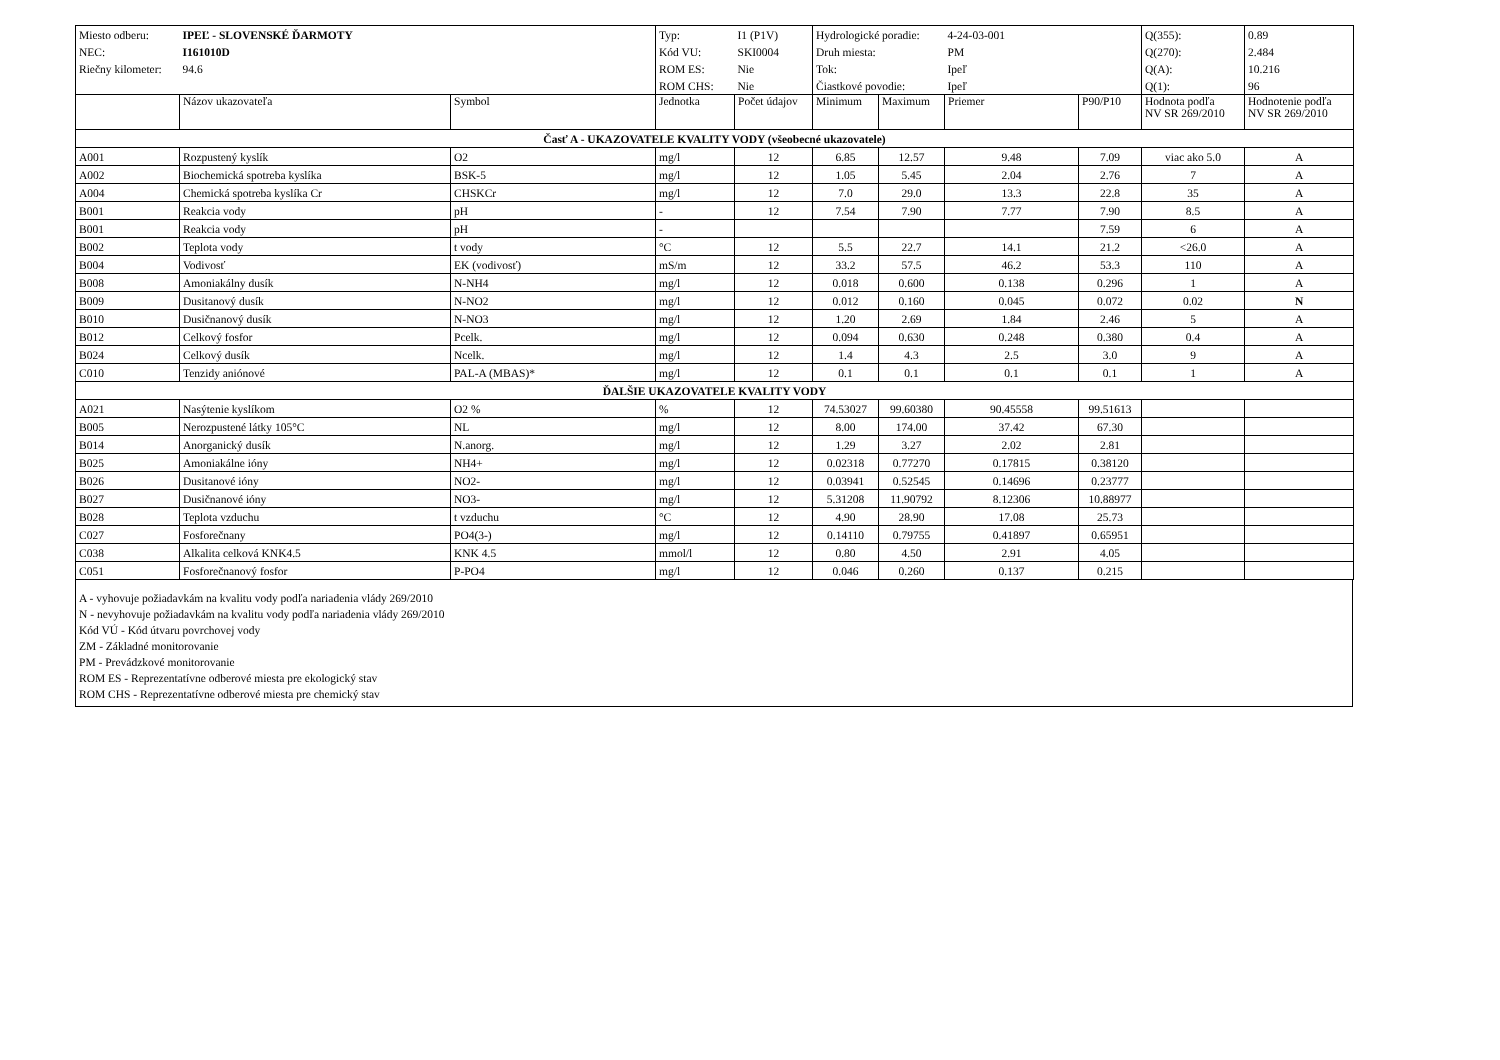| Miesto odberu: | IPEĽ - SLOVENSKÉ ĎARMOTY | | Typ: | I1 (P1V) | Hydrologické poradie: | | 4-24-03-001 | | Q(355): | 0.89 |
| NEC: | I161010D | | Kód VU: | SKI0004 | Druh miesta: | | PM | | Q(270): | 2.484 |
| Riečny kilometer: | 94.6 | | ROM ES: | Nie | Tok: | | Ipeľ | | Q(A): | 10.216 |
| | | | ROM CHS: | Nie | Čiastkové povodie: | | Ipeľ | | Q(1): | 96 |
| | Názov ukazovateľa | Symbol | Jednotka | Počet údajov | Minimum | Maximum | Priemer | P90/P10 | Hodnota podľa NV SR 269/2010 | Hodnotenie podľa NV SR 269/2010 |
| Časť A - UKAZOVATELE KVALITY VODY (všeobecné ukazovatele) | | | | | | | | | | |
| A001 | Rozpustený kyslík | O2 | mg/l | 12 | 6.85 | 12.57 | 9.48 | 7.09 | viac ako 5.0 | A |
| A002 | Biochemická spotreba kyslíka | BSK-5 | mg/l | 12 | 1.05 | 5.45 | 2.04 | 2.76 | 7 | A |
| A004 | Chemická spotreba kyslíka Cr | CHSKCr | mg/l | 12 | 7.0 | 29.0 | 13.3 | 22.8 | 35 | A |
| B001 | Reakcia vody | pH | - | 12 | 7.54 | 7.90 | 7.77 | 7.90 | 8.5 | A |
| B001 | Reakcia vody | pH | - | | | | | 7.59 | 6 | A |
| B002 | Teplota vody | t vody | °C | 12 | 5.5 | 22.7 | 14.1 | 21.2 | <26.0 | A |
| B004 | Vodivosť | EK (vodivosť) | mS/m | 12 | 33.2 | 57.5 | 46.2 | 53.3 | 110 | A |
| B008 | Amoniakálny dusík | N-NH4 | mg/l | 12 | 0.018 | 0.600 | 0.138 | 0.296 | 1 | A |
| B009 | Dusitanový dusík | N-NO2 | mg/l | 12 | 0.012 | 0.160 | 0.045 | 0.072 | 0.02 | N |
| B010 | Dusičnanový dusík | N-NO3 | mg/l | 12 | 1.20 | 2.69 | 1.84 | 2.46 | 5 | A |
| B012 | Celkový fosfor | Pcelk. | mg/l | 12 | 0.094 | 0.630 | 0.248 | 0.380 | 0.4 | A |
| B024 | Celkový dusík | Ncelk. | mg/l | 12 | 1.4 | 4.3 | 2.5 | 3.0 | 9 | A |
| C010 | Tenzidy aniónové | PAL-A (MBAS)* | mg/l | 12 | 0.1 | 0.1 | 0.1 | 0.1 | 1 | A |
| ĎALŠIE UKAZOVATELE KVALITY VODY | | | | | | | | | | |
| A021 | Nasýtenie kyslíkom | O2 % | % | 12 | 74.53027 | 99.60380 | 90.45558 | 99.51613 | | |
| B005 | Nerozpustené látky 105°C | NL | mg/l | 12 | 8.00 | 174.00 | 37.42 | 67.30 | | |
| B014 | Anorganický dusík | N.anorg. | mg/l | 12 | 1.29 | 3.27 | 2.02 | 2.81 | | |
| B025 | Amoniakálne ióny | NH4+ | mg/l | 12 | 0.02318 | 0.77270 | 0.17815 | 0.38120 | | |
| B026 | Dusitanové ióny | NO2- | mg/l | 12 | 0.03941 | 0.52545 | 0.14696 | 0.23777 | | |
| B027 | Dusičnanové ióny | NO3- | mg/l | 12 | 5.31208 | 11.90792 | 8.12306 | 10.88977 | | |
| B028 | Teplota vzduchu | t vzduchu | °C | 12 | 4.90 | 28.90 | 17.08 | 25.73 | | |
| C027 | Fosforečnany | PO4(3-) | mg/l | 12 | 0.14110 | 0.79755 | 0.41897 | 0.65951 | | |
| C038 | Alkalita celková KNK4.5 | KNK 4.5 | mmol/l | 12 | 0.80 | 4.50 | 2.91 | 4.05 | | |
| C051 | Fosforečnanový fosfor | P-PO4 | mg/l | 12 | 0.046 | 0.260 | 0.137 | 0.215 | | |
A - vyhovuje požiadavkám na kvalitu vody podľa nariadenia vlády 269/2010
N - nevyhovuje požiadavkám na kvalitu vody podľa nariadenia vlády 269/2010
Kód VÚ - Kód útvaru povrchovej vody
ZM - Základné monitorovanie
PM - Prevádzkové monitorovanie
ROM ES - Reprezentatívne odberové miesta pre ekologický stav
ROM CHS - Reprezentatívne odberové miesta pre chemický stav